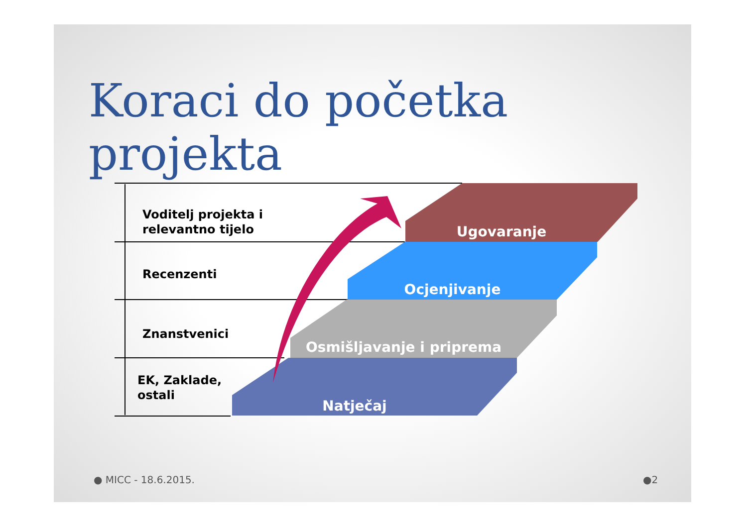Koraci do početka projekta
Voditelj projekta i
relevantno tijelo
Recenzenti
Znanstvenici
EK, Zaklade,
ostali
Ugovaranje
Ocjenjivanje
Osmišljavanje i priprema
Natječaj
● MICC - 18.6.2015. ●2